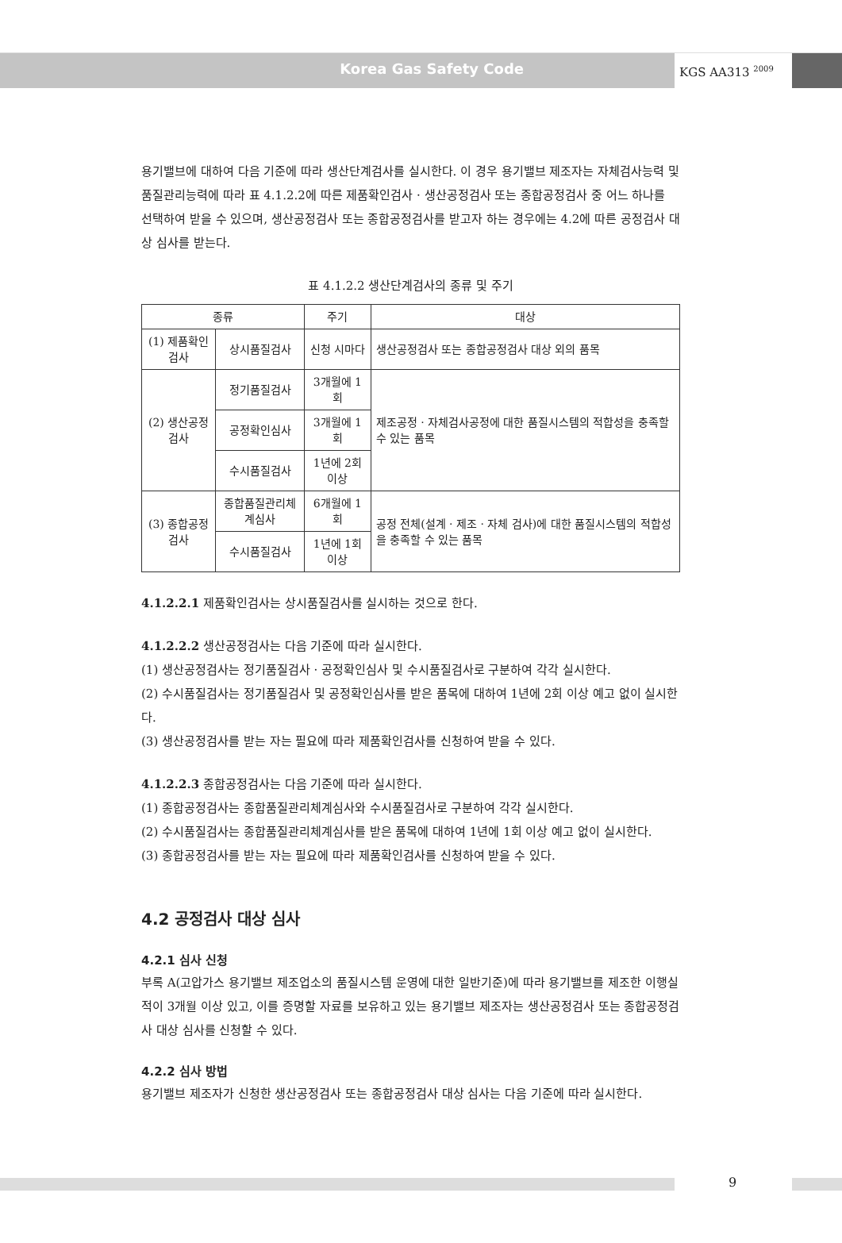Korea Gas Safety Code
KGS AA313 <sup>2009</sup>
용기밸브에 대하여 다음 기준에 따라 생산단계검사를 실시한다. 이 경우 용기밸브 제조자는 자체검사능력 및 품질관리능력에 따라 표 4.1.2.2에 따른 제품확인검사 · 생산공정검사 또는 종합공정검사 중 어느 하나를 선택하여 받을 수 있으며, 생산공정검사 또는 종합공정검사를 받고자 하는 경우에는 4.2에 따른 공정검사 대상 심사를 받는다.
표 4.1.2.2 생산단계검사의 종류 및 주기
| 종류 | | 주기 | 대상 |
| --- | --- | --- | --- |
| (1) 제품확인검사 | 상시품질검사 | 신청 시마다 | 생산공정검사 또는 종합공정검사 대상 외의 품목 |
| (2) 생산공정검사 | 정기품질검사 | 3개월에 1회 | 제조공정 · 자체검사공정에 대한 품질시스템의 적합성을 충족할 수 있는 품목 |
| | 공정확인심사 | 3개월에 1회 | |
| | 수시품질검사 | 1년에 2회 이상 | |
| (3) 종합공정검사 | 종합품질관리체계심사 | 6개월에 1회 | 공정 전체(설계 · 제조 · 자체 검사)에 대한 품질시스템의 적합성을 충족할 수 있는 품목 |
| | 수시품질검사 | 1년에 1회 이상 | |
4.1.2.2.1 제품확인검사는 상시품질검사를 실시하는 것으로 한다.
4.1.2.2.2 생산공정검사는 다음 기준에 따라 실시한다.
(1) 생산공정검사는 정기품질검사 · 공정확인심사 및 수시품질검사로 구분하여 각각 실시한다.
(2) 수시품질검사는 정기품질검사 및 공정확인심사를 받은 품목에 대하여 1년에 2회 이상 예고 없이 실시한다.
(3) 생산공정검사를 받는 자는 필요에 따라 제품확인검사를 신청하여 받을 수 있다.
4.1.2.2.3 종합공정검사는 다음 기준에 따라 실시한다.
(1) 종합공정검사는 종합품질관리체계심사와 수시품질검사로 구분하여 각각 실시한다.
(2) 수시품질검사는 종합품질관리체계심사를 받은 품목에 대하여 1년에 1회 이상 예고 없이 실시한다.
(3) 종합공정검사를 받는 자는 필요에 따라 제품확인검사를 신청하여 받을 수 있다.
4.2 공정검사 대상 심사
4.2.1 심사 신청
부록 A(고압가스 용기밸브 제조업소의 품질시스템 운영에 대한 일반기준)에 따라 용기밸브를 제조한 이행실적이 3개월 이상 있고, 이를 증명할 자료를 보유하고 있는 용기밸브 제조자는 생산공정검사 또는 종합공정검사 대상 심사를 신청할 수 있다.
4.2.2 심사 방법
용기밸브 제조자가 신청한 생산공정검사 또는 종합공정검사 대상 심사는 다음 기준에 따라 실시한다.
9